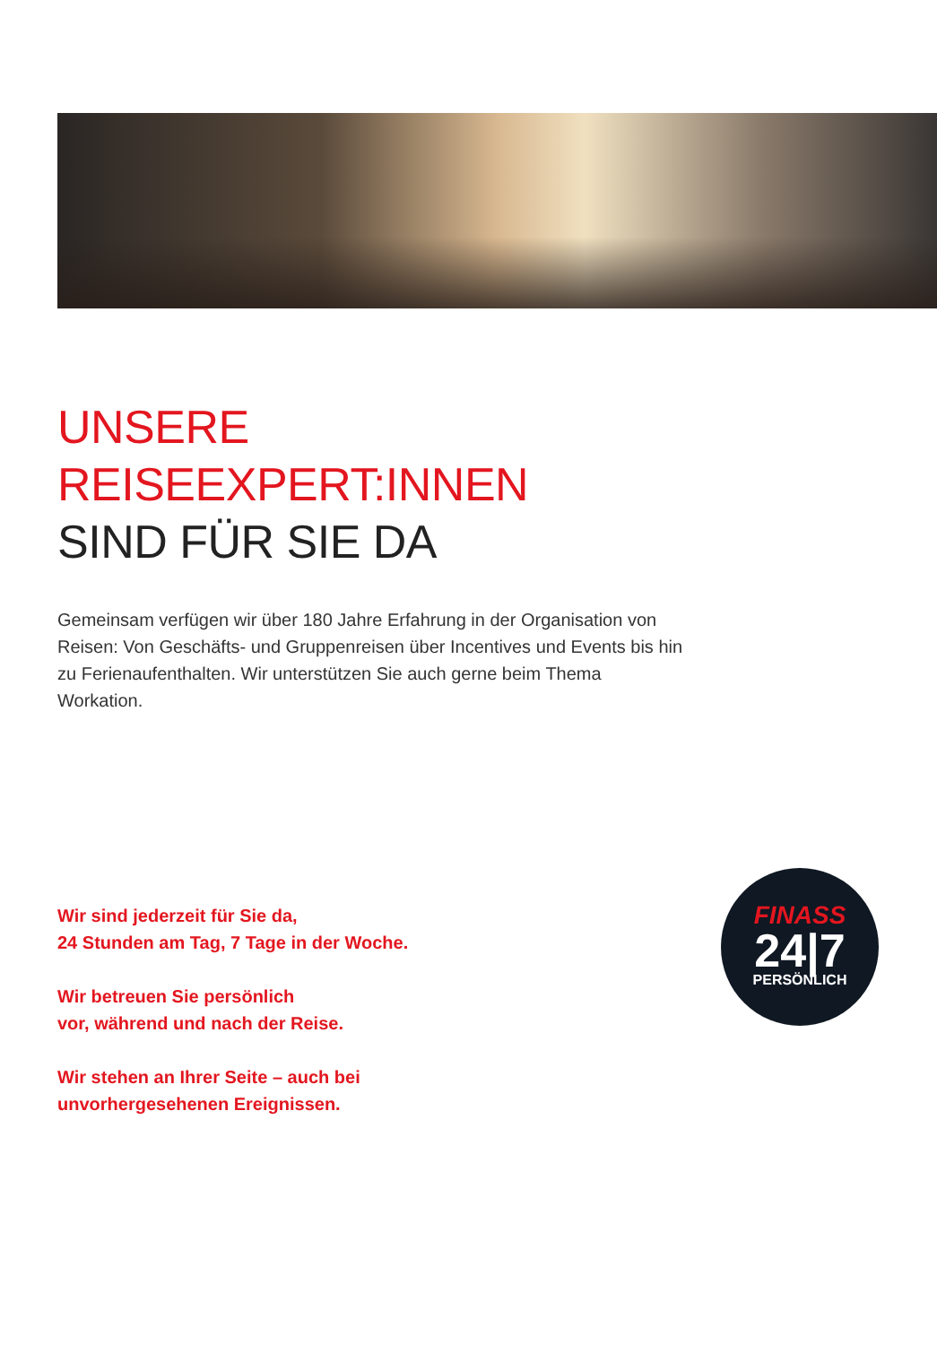UNSERE REISEEXPERT:INNEN
SIND FÜR SIE DA
Gemeinsam verfügen wir über 180 Jahre Erfahrung in der Organisation von Reisen: Von Geschäfts- und Gruppenreisen über Incentives und Events bis hin zu Ferienaufenthalten. Wir unterstützen Sie auch gerne beim Thema Workation.
Wir sind jederzeit für Sie da,
24 Stunden am Tag, 7 Tage in der Woche.
Wir betreuen Sie persönlich
vor, während und nach der Reise.
Wir stehen an Ihrer Seite – auch bei
unvorhergesehenen Ereignissen.
FINASS
24|7
PERSÖNLICH